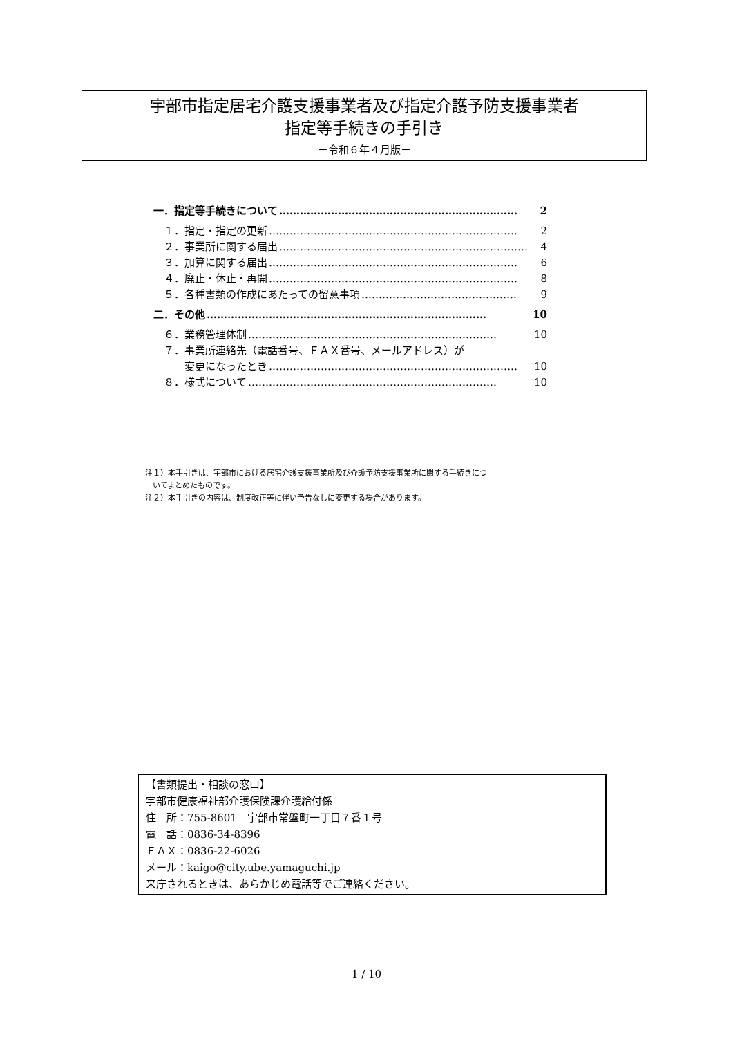宇部市指定居宅介護支援事業者及び指定介護予防支援事業者
指定等手続きの手引き
－令和６年４月版－
一．指定等手続きについて …………………………………………………………… 2
　１．指定・指定の更新 ……………………………………………………………… 2
　２．事業所に関する届出 ……………………………………………………………… 4
　３．加算に関する届出 ……………………………………………………………… 6
　４．廃止・休止・再開 ……………………………………………………………… 8
　５．各種書類の作成にあたっての留意事項 ……………………………………… 9
二．その他 ……………………………………………………………………… 10
　６．業務管理体制 ……………………………………………………………… 10
　７．事業所連絡先（電話番号、ＦＡＸ番号、メールアドレス）が
　　　変更になったとき ……………………………………………………………… 10
　８．様式について ……………………………………………………………… 10
注１）本手引きは、宇部市における居宅介護支援事業所及び介護予防支援事業所に関する手続きにつ
　いてまとめたものです。
注２）本手引きの内容は、制度改正等に伴い予告なしに変更する場合があります。
【書類提出・相談の窓口】
宇部市健康福祉部介護保険課介護給付係
住　所：755-8601　宇部市常盤町一丁目７番１号
電　話：0836-34-8396
ＦＡＸ：0836-22-6026
メール：kaigo@city.ube.yamaguchi.jp
来庁されるときは、あらかじめ電話等でご連絡ください。
1 / 10